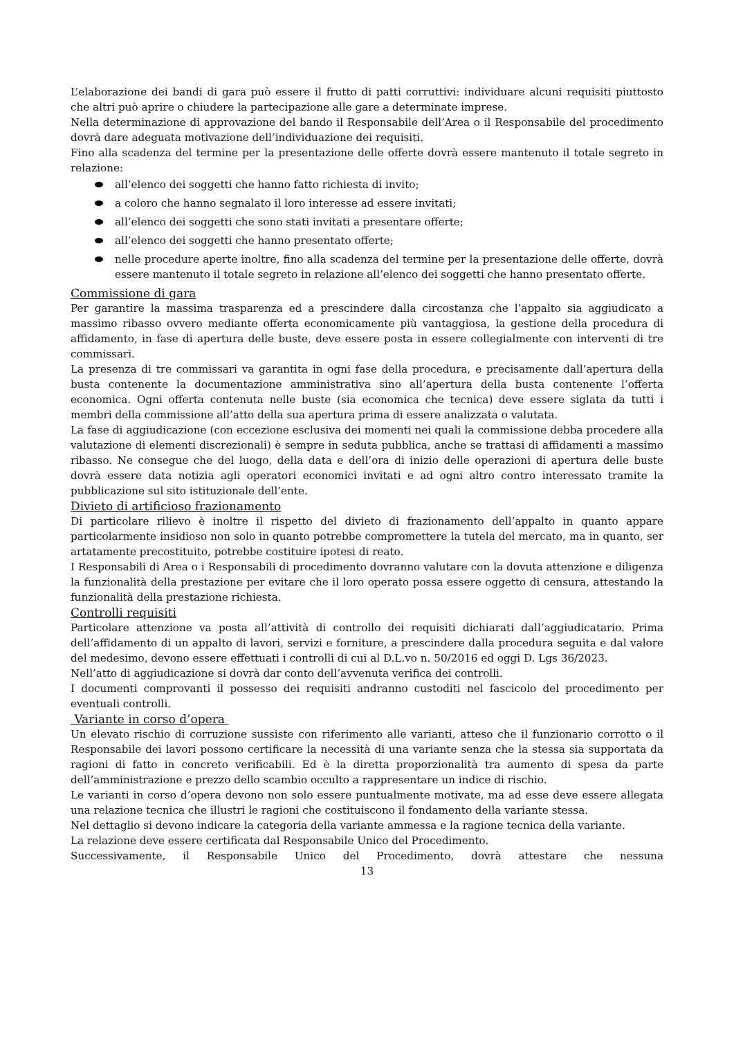L’elaborazione dei bandi di gara può essere il frutto di patti corruttivi: individuare alcuni requisiti piuttosto che altri può aprire o chiudere la partecipazione alle gare a determinate imprese.
Nella determinazione di approvazione del bando il Responsabile dell’Area o il Responsabile del procedimento dovrà dare adeguata motivazione dell’individuazione dei requisiti.
Fino alla scadenza del termine per la presentazione delle offerte dovrà essere mantenuto il totale segreto in relazione:
all’elenco dei soggetti che hanno fatto richiesta di invito;
a coloro che hanno segnalato il loro interesse ad essere invitati;
all’elenco dei soggetti che sono stati invitati a presentare offerte;
all’elenco dei soggetti che hanno presentato offerte;
nelle procedure aperte inoltre, fino alla scadenza del termine per la presentazione delle offerte, dovrà essere mantenuto il totale segreto in relazione all’elenco dei soggetti che hanno presentato offerte.
Commissione di gara
Per garantire la massima trasparenza ed a prescindere dalla circostanza che l’appalto sia aggiudicato a massimo ribasso ovvero mediante offerta economicamente più vantaggiosa, la gestione della procedura di affidamento, in fase di apertura delle buste, deve essere posta in essere collegialmente con interventi di tre commissari.
La presenza di tre commissari va garantita in ogni fase della procedura, e precisamente dall’apertura della busta contenente la documentazione amministrativa sino all’apertura della busta contenente l’offerta economica. Ogni offerta contenuta nelle buste (sia economica che tecnica) deve essere siglata da tutti i membri della commissione all’atto della sua apertura prima di essere analizzata o valutata.
La fase di aggiudicazione (con eccezione esclusiva dei momenti nei quali la commissione debba procedere alla valutazione di elementi discrezionali) è sempre in seduta pubblica, anche se trattasi di affidamenti a massimo ribasso. Ne consegue che del luogo, della data e dell’ora di inizio delle operazioni di apertura delle buste dovrà essere data notizia agli operatori economici invitati e ad ogni altro contro interessato tramite la pubblicazione sul sito istituzionale dell’ente.
Divieto di artificioso frazionamento
Di particolare rilievo è inoltre il rispetto del divieto di frazionamento dell’appalto in quanto appare particolarmente insidioso non solo in quanto potrebbe compromettere la tutela del mercato, ma in quanto, ser artatamente precostituito, potrebbe costituire ipotesi di reato.
I Responsabili di Area o i Responsabili di procedimento dovranno valutare con la dovuta attenzione e diligenza la funzionalità della prestazione per evitare che il loro operato possa essere oggetto di censura, attestando la funzionalità della prestazione richiesta.
Controlli requisiti
Particolare attenzione va posta all’attività di controllo dei requisiti dichiarati dall’aggiudicatario. Prima dell’affidamento di un appalto di lavori, servizi e forniture, a prescindere dalla procedura seguita e dal valore del medesimo, devono essere effettuati i controlli di cui al D.L.vo n. 50/2016 ed oggi D. Lgs 36/2023.
Nell’atto di aggiudicazione si dovrà dar conto dell’avvenuta verifica dei controlli.
I documenti comprovanti il possesso dei requisiti andranno custoditi nel fascicolo del procedimento per eventuali controlli.
Variante in corso d’opera
Un elevato rischio di corruzione sussiste con riferimento alle varianti, atteso che il funzionario corrotto o il Responsabile dei lavori possono certificare la necessità di una variante senza che la stessa sia supportata da ragioni di fatto in concreto verificabili. Ed è la diretta proporzionalità tra aumento di spesa da parte dell’amministrazione e prezzo dello scambio occulto a rappresentare un indice di rischio.
Le varianti in corso d’opera devono non solo essere puntualmente motivate, ma ad esse deve essere allegata una relazione tecnica che illustri le ragioni che costituiscono il fondamento della variante stessa.
Nel dettaglio si devono indicare la categoria della variante ammessa e la ragione tecnica della variante.
La relazione deve essere certificata dal Responsabile Unico del Procedimento.
Successivamente, il Responsabile Unico del Procedimento, dovrà attestare che nessuna
13